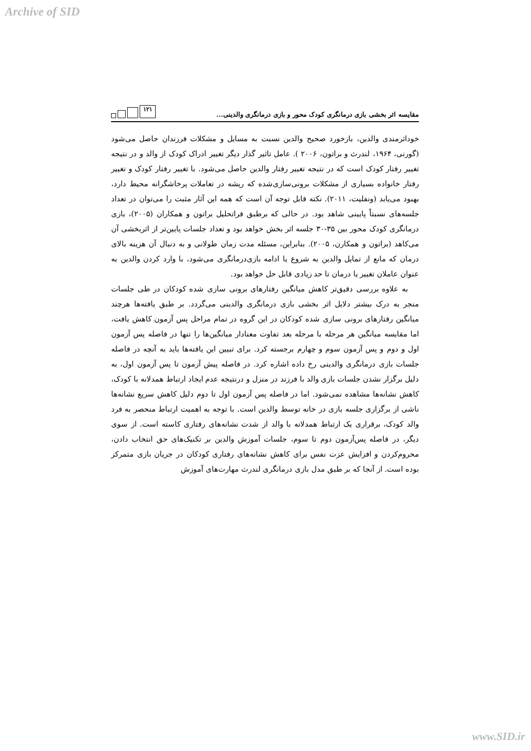Archive of SID
مقایسه اثر بخشی بازی درمانگری کودک محور و بازی درمانگری والدینی... ۱۲۱
خوداثرمندی والدین، بازخورد صحیح والدین نسبت به مسایل و مشکلات فرزندان حاصل می‌شود (گورنی، ۱۹۶۴، لندرث و براتون، ۲۰۰۶ ). عامل تاثیر گذار دیگر تغییر ادراک کودک از والد و در نتیجه تغییر رفتار کودک است که در نتیجه تغییر رفتار والدین حاصل می‌شود. با تغییر رفتار کودک و تغییر رفتار خانواده بسیاری از مشکلات برونی‌سازی‌شده که ریشه در تعاملات پرخاشگرانه محیط دارد، بهبود می‌یابد (ونفلیت، ۲۰۱۱). نکته قابل توجه آن است که همه این آثار مثبت را می‌توان در تعداد جلسه‌های نسبتاً پایینی شاهد بود. در حالی که برطبق فراتحلیل براتون و همکاران (۲۰۰۵)، بازی درمانگری کودک محور بین ۳۵-۳۰ جلسه اثر بخش خواهد بود و تعداد جلسات پایین‌تر از اثربخشی آن می‌کاهد (براتون و همکارن، ۲۰۰۵). بنابراین، مسئله مدت زمان طولانی و به دنبال آن هزینه بالای درمان که مانع از تمایل والدین به شروع یا ادامه بازی‌درمانگری می‌شود، با وارد کردن والدین به عنوان عاملان تغییر یا درمان تا حد زیادی قابل حل خواهد بود.
به علاوه بررسی دقیق‌تر کاهش میانگین رفتارهای برونی سازی شده کودکان در طی جلسات منجر به درک بیشتر دلایل اثر بخشی بازی درمانگری والدینی می‌گردد. بر طبق یافته‌ها هرچند میانگین رفتارهای برونی سازی شده کودکان در این گروه در تمام مراحل پس آزمون کاهش یافت، اما مقایسه میانگین هر مرحله با مرحله بعد تفاوت معنادار میانگین‌ها را تنها در فاصله پس آزمون اول و دوم و پس آزمون سوم و چهارم برجسته کرد. برای تبیین این یافته‌ها باید به آنچه در فاصله جلسات بازی درمانگری والدینی رخ داده اشاره کرد. در فاصله پیش آزمون تا پس آزمون اول، به دلیل برگزار نشدن جلسات بازی والد با فرزند در منزل و درنتیجه عدم ایجاد ارتباط همدلانه با کودک، کاهش نشانه‌ها مشاهده نمی‌شود. اما در فاصله پس آزمون اول تا دوم دلیل کاهش سریع نشانه‌ها ناشی از برگزاری جلسه بازی در خانه توسط والدین است. با توجه به اهمیت ارتباط منحصر به فرد والد کودک، برقراری یک ارتباط همدلانه با والد از شدت نشانه‌های رفتاری کاسته است. از سوی دیگر، در فاصله پس‌آزمون دوم تا سوم، جلسات آموزش والدین بر تکنیک‌های حق انتخاب دادن، محروم‌کردن و افزایش عزت نفس برای کاهش نشانه‌های رفتاری کودکان در جریان بازی متمرکز بوده است. از آنجا که بر طبق مدل بازی درمانگری لندرث مهارت‌های آموزش
www.SID.ir